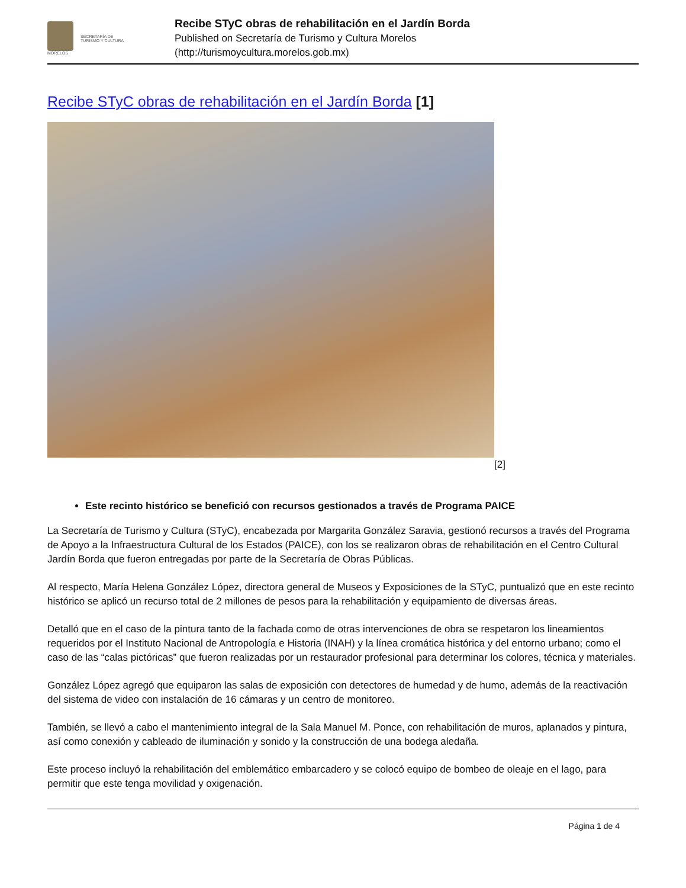MORELOS
SECRETARÍA DE
TURISMO Y CULTURA
Recibe STyC obras de rehabilitación en el Jardín Borda
Published on Secretaría de Turismo y Cultura Morelos
(http://turismoycultura.morelos.gob.mx)
Recibe STyC obras de rehabilitación en el Jardín Borda [1]
[2]
Este recinto histórico se benefició con recursos gestionados a través de Programa PAICE
La Secretaría de Turismo y Cultura (STyC), encabezada por Margarita González Saravia, gestionó recursos a través del Programa de Apoyo a la Infraestructura Cultural de los Estados (PAICE), con los se realizaron obras de rehabilitación en el Centro Cultural Jardín Borda que fueron entregadas por parte de la Secretaría de Obras Públicas.
Al respecto, María Helena González López, directora general de Museos y Exposiciones de la STyC, puntualizó que en este recinto histórico se aplicó un recurso total de 2 millones de pesos para la rehabilitación y equipamiento de diversas áreas.
Detalló que en el caso de la pintura tanto de la fachada como de otras intervenciones de obra se respetaron los lineamientos requeridos por el Instituto Nacional de Antropología e Historia (INAH) y la línea cromática histórica y del entorno urbano; como el caso de las “calas pictóricas” que fueron realizadas por un restaurador profesional para determinar los colores, técnica y materiales.
González López agregó que equiparon las salas de exposición con detectores de humedad y de humo, además de la reactivación del sistema de video con instalación de 16 cámaras y un centro de monitoreo.
También, se llevó a cabo el mantenimiento integral de la Sala Manuel M. Ponce, con rehabilitación de muros, aplanados y pintura, así como conexión y cableado de iluminación y sonido y la construcción de una bodega aledaña.
Este proceso incluyó la rehabilitación del emblemático embarcadero y se colocó equipo de bombeo de oleaje en el lago, para permitir que este tenga movilidad y oxigenación.
Página 1 de 4